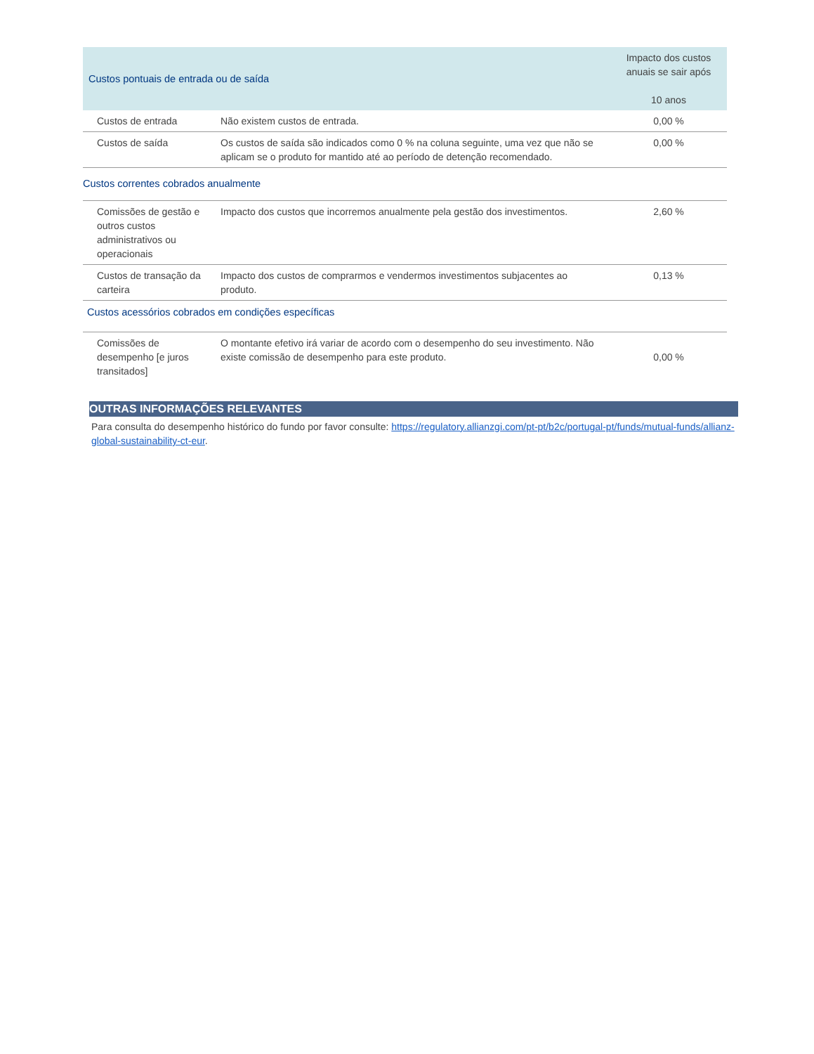| Custos pontuais de entrada ou de saída | | Impacto dos custos anuais se sair após 10 anos |
| --- | --- | --- |
| Custos de entrada | Não existem custos de entrada. | 0,00 % |
| Custos de saída | Os custos de saída são indicados como 0 % na coluna seguinte, uma vez que não se aplicam se o produto for mantido até ao período de detenção recomendado. | 0,00 % |
| Custos correntes cobrados anualmente | | |
| Comissões de gestão e outros custos administrativos ou operacionais | Impacto dos custos que incorremos anualmente pela gestão dos investimentos. | 2,60 % |
| Custos de transação da carteira | Impacto dos custos de comprarmos e vendermos investimentos subjacentes ao produto. | 0,13 % |
| Custos acessórios cobrados em condições específicas | | |
| Comissões de desempenho [e juros transitados] | O montante efetivo irá variar de acordo com o desempenho do seu investimento. Não existe comissão de desempenho para este produto. | 0,00 % |
OUTRAS INFORMAÇÕES RELEVANTES
Para consulta do desempenho histórico do fundo por favor consulte: https://regulatory.allianzgi.com/pt-pt/b2c/portugal-pt/funds/mutual-funds/allianz-global-sustainability-ct-eur.